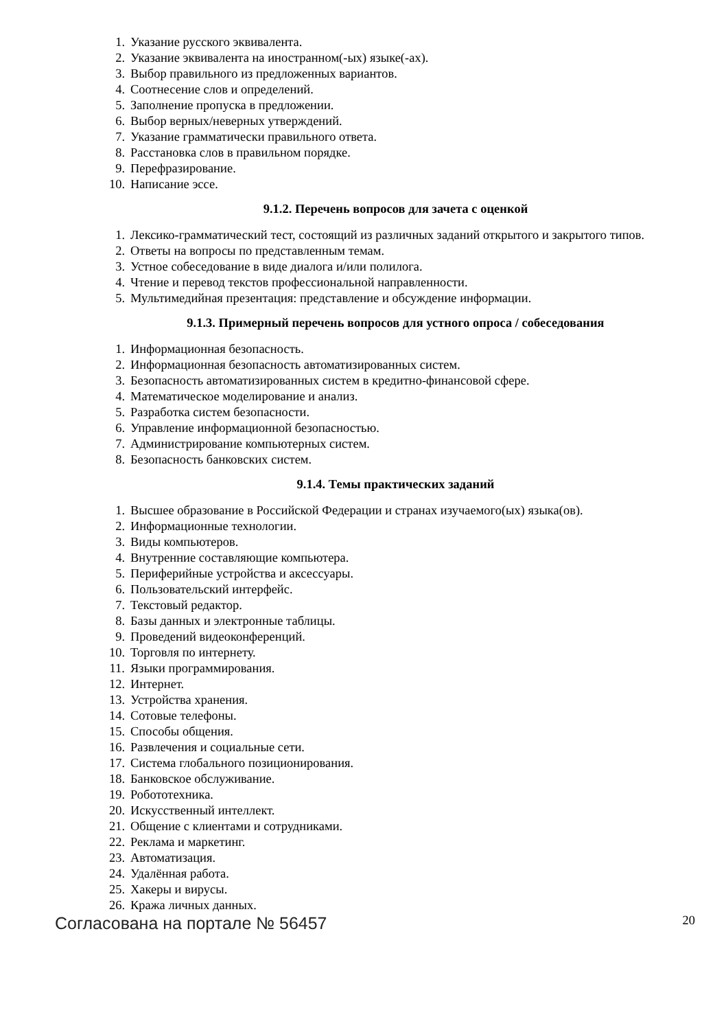1. Указание русского эквивалента.
2. Указание эквивалента на иностранном(-ых) языке(-ах).
3. Выбор правильного из предложенных вариантов.
4. Соотнесение слов и определений.
5. Заполнение пропуска в предложении.
6. Выбор верных/неверных утверждений.
7. Указание грамматически правильного ответа.
8. Расстановка слов в правильном порядке.
9. Перефразирование.
10. Написание эссе.
9.1.2. Перечень вопросов для зачета с оценкой
1. Лексико-грамматический тест, состоящий из различных заданий открытого и закрытого типов.
2. Ответы на вопросы по представленным темам.
3. Устное собеседование в виде диалога и/или полилога.
4. Чтение и перевод текстов профессиональной направленности.
5. Мультимедийная презентация: представление и обсуждение информации.
9.1.3. Примерный перечень вопросов для устного опроса / собеседования
1. Информационная безопасность.
2. Информационная безопасность автоматизированных систем.
3. Безопасность автоматизированных систем в кредитно-финансовой сфере.
4. Математическое моделирование и анализ.
5. Разработка систем безопасности.
6. Управление информационной безопасностью.
7. Администрирование компьютерных систем.
8. Безопасность банковских систем.
9.1.4. Темы практических заданий
1. Высшее образование в Российской Федерации и странах изучаемого(ых) языка(ов).
2. Информационные технологии.
3. Виды компьютеров.
4. Внутренние составляющие компьютера.
5. Периферийные устройства и аксессуары.
6. Пользовательский интерфейс.
7. Текстовый редактор.
8. Базы данных и электронные таблицы.
9. Проведений видеоконференций.
10. Торговля по интернету.
11. Языки программирования.
12. Интернет.
13. Устройства хранения.
14. Сотовые телефоны.
15. Способы общения.
16. Развлечения и социальные сети.
17. Система глобального позиционирования.
18. Банковское обслуживание.
19. Робототехника.
20. Искусственный интеллект.
21. Общение с клиентами и сотрудниками.
22. Реклама и маркетинг.
23. Автоматизация.
24. Удалённая работа.
25. Хакеры и вирусы.
26. Кража личных данных.
Согласована на портале № 56457 20